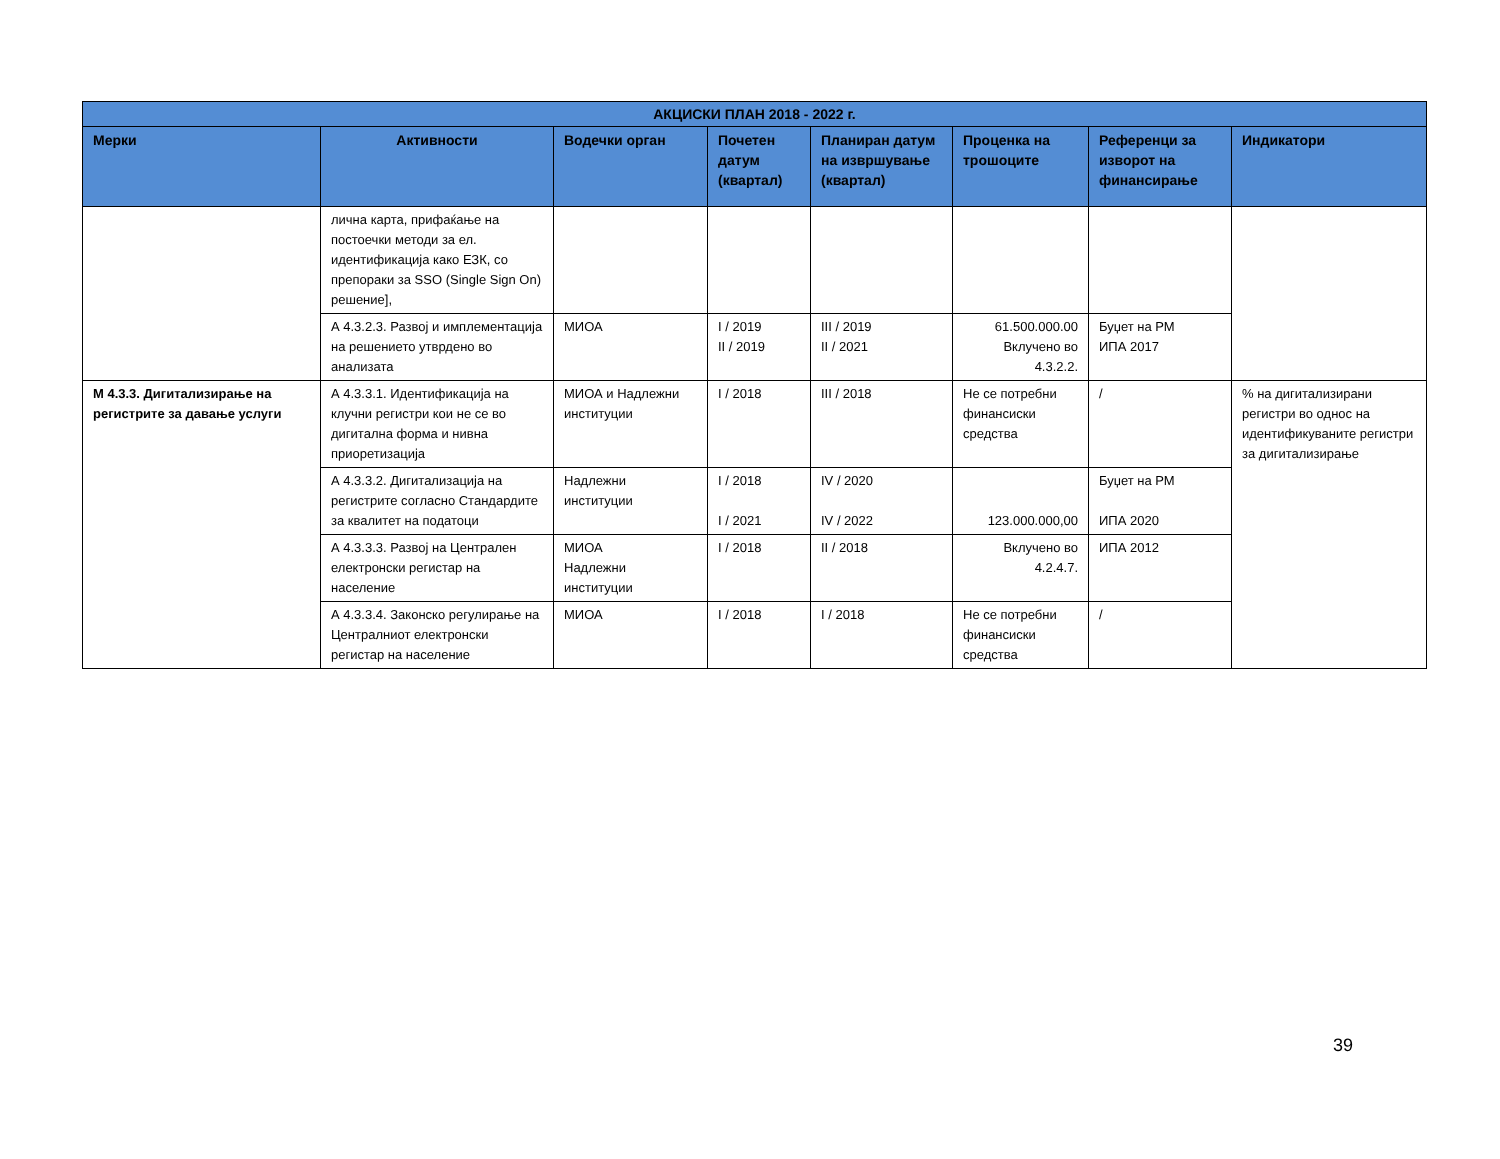| АКЦИСКИ ПЛАН 2018 - 2022 г. | | | | | | | |
| --- | --- | --- | --- | --- | --- | --- | --- |
| Мерки | Активности | Водечки орган | Почетен датум (квартал) | Планиран датум на извршување (квартал) | Проценка на трошоците | Референци за изворот на финансирање | Индикатори |
| | лична карта, прифаќање на постоечки методи за ел. идентификација како ЕЗК, со препораки за SSO (Single Sign On) решение], | | | | | | |
| | А 4.3.2.3. Развој и имплементација на решението утврдено во анализата | МИОА | I / 2019 II / 2019 | III / 2019 II / 2021 | 61.500.000.00 Вклучено во 4.3.2.2. | Буџет на РМ ИПА 2017 | |
| М 4.3.3. Дигитализирање на регистрите за давање услуги | А 4.3.3.1. Идентификација на клучни регистри кои не се во дигитална форма и нивна приоретизација | МИОА и Надлежни институции | I / 2018 | III / 2018 | Не се потребни финансиски средства | / | % на дигитализирани регистри во однос на идентификуваните регистри за дигитализирање |
| | А 4.3.3.2. Дигитализација на регистрите согласно Стандардите за квалитет на податоци | Надлежни институции | I / 2018 I / 2021 | IV / 2020 IV / 2022 | 123.000.000,00 | Буџет на РМ ИПА 2020 | |
| | А 4.3.3.3. Развој на Централен електронски регистар на население | МИОА Надлежни институции | I / 2018 | II / 2018 | Вклучено во 4.2.4.7. | ИПА 2012 | |
| | А 4.3.3.4. Законско регулирање на Централниот електронски регистар на население | МИОА | I / 2018 | I / 2018 | Не се потребни финансиски средства | / | |
39